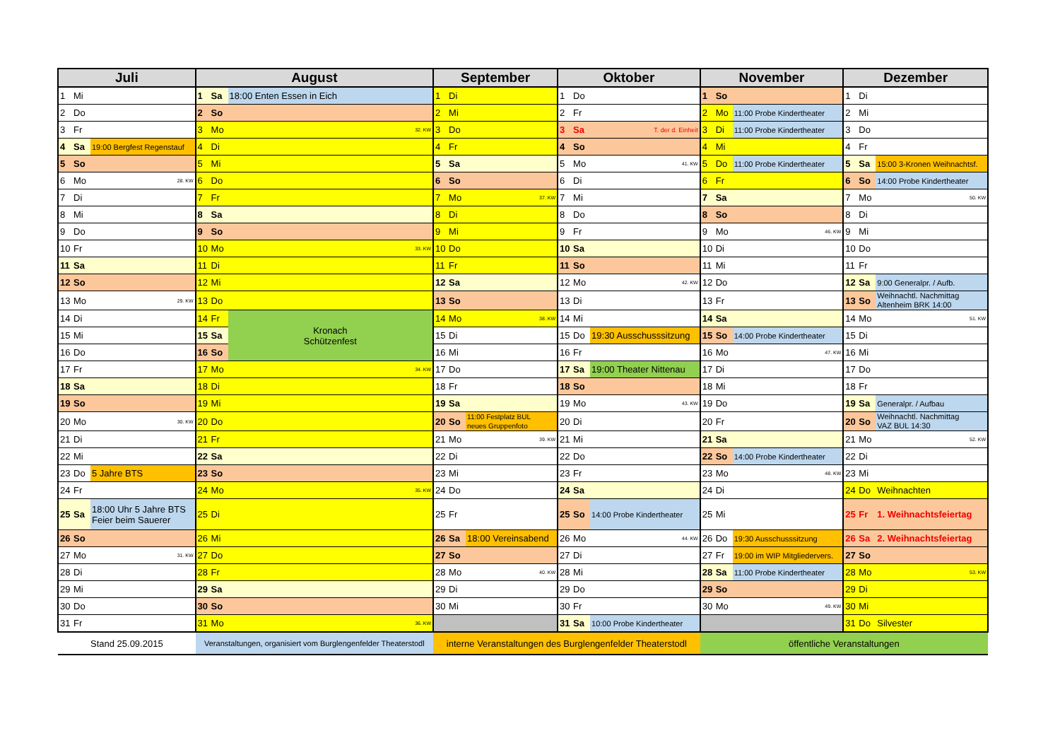| Juli | | | August | | | September | | | Oktober | | | November | | | Dezember | | |
| --- | --- | --- | --- | --- | --- | --- | --- | --- | --- | --- | --- | --- | --- | --- | --- | --- | --- |
| 1 | Mi | | 1 | Sa | 18:00 Enten Essen in Eich | 1 | Di | | 1 | Do | | 1 | So | | 1 | Di | |
| 2 | Do | | 2 | So | | 2 | Mi | | 2 | Fr | | 2 | Mo | 11:00 Probe Kindertheater | 2 | Mi | |
| 3 | Fr | | 3 | Mo | 32. KW | 3 | Do | | 3 | Sa | T. der d. Einheit | 3 | Di | 11:00 Probe Kindertheater | 3 | Do | |
| 4 | Sa | 19:00 Bergfest Regenstauf | 4 | Di | | 4 | Fr | | 4 | So | | 4 | Mi | | 4 | Fr | |
| 5 | So | | 5 | Mi | | 5 | Sa | | 5 | Mo | 41. KW | 5 | Do | 11:00 Probe Kindertheater | 5 | Sa | 15:00 3-Kronen Weihnachtsf. |
| 6 | Mo | 28. KW | 6 | Do | | 6 | So | | 6 | Di | | 6 | Fr | | 6 | So | 14:00 Probe Kindertheater |
| 7 | Di | | 7 | Fr | | 7 | Mo | 37. KW | 7 | Mi | | 7 | Sa | | 7 | Mo | 50. KW |
| 8 | Mi | | 8 | Sa | | 8 | Di | | 8 | Do | | 8 | So | | 8 | Di | |
| 9 | Do | | 9 | So | | 9 | Mi | | 9 | Fr | | 9 | Mo | 46. KW | 9 | Mi | |
| 10 | Fr | | 10 | Mo | 33. KW | 10 | Do | | 10 | Sa | | 10 | Di | | 10 | Do | |
| 11 | Sa | | 11 | Di | | 11 | Fr | | 11 | So | | 11 | Mi | | 11 | Fr | |
| 12 | So | | 12 | Mi | | 12 | Sa | | 12 | Mo | 42. KW | 12 | Do | | 12 | Sa | 9:00 Generalpr. / Aufb. |
| 13 | Mo | 29. KW | 13 | Do | | 13 | So | | 13 | Di | | 13 | Fr | | 13 | So | Weihnachtl. Nachmittag Altenheim BRK 14:00 |
| 14 | Di | | 14 | Fr | Kronach Schützenfest | 14 | Mo | 38. KW | 14 | Mi | | 14 | Sa | | 14 | Mo | 51. KW |
| 15 | Mi | | 15 | Sa | | 15 | Di | | 15 | Do | 19:30 Ausschusssitzung | 15 | So | 14:00 Probe Kindertheater | 15 | Di | |
| 16 | Do | | 16 | So | | 16 | Mi | | 16 | Fr | | 16 | Mo | 47. KW | 16 | Mi | |
| 17 | Fr | | 17 | Mo | 34. KW | 17 | Do | | 17 | Sa | 19:00 Theater Nittenau | 17 | Di | | 17 | Do | |
| 18 | Sa | | 18 | Di | | 18 | Fr | | 18 | So | | 18 | Mi | | 18 | Fr | |
| 19 | So | | 19 | Mi | | 19 | Sa | | 19 | Mo | 43. KW | 19 | Do | | 19 | Sa | Generalpr. / Aufbau |
| 20 | Mo | 30. KW | 20 | Do | | 20 | So | 11:00 Festplatz BUL neues Gruppenfoto | 20 | Di | | 20 | Fr | | 20 | So | Weihnachtl. Nachmittag VAZ BUL 14:30 |
| 21 | Di | | 21 | Fr | | 21 | Mo | 39. KW | 21 | Mi | | 21 | Sa | | 21 | Mo | 52. KW |
| 22 | Mi | | 22 | Sa | | 22 | Di | | 22 | Do | | 22 | So | 14:00 Probe Kindertheater | 22 | Di | |
| 23 | Do | 5 Jahre BTS | 23 | So | | 23 | Mi | | 23 | Fr | | 23 | Mo | 48. KW | 23 | Mi | |
| 24 | Fr | | 24 | Mo | 35. KW | 24 | Do | | 24 | Sa | | 24 | Di | | 24 | Do | Weihnachten |
| 25 | Sa | 18:00 Uhr 5 Jahre BTS Feier beim Sauerer | 25 | Di | | 25 | Fr | | 25 | So | 14:00 Probe Kindertheater | 25 | Mi | | 25 | Fr | 1. Weihnachtsfeiertag |
| 26 | So | | 26 | Mi | | 26 | Sa | 18:00 Vereinsabend | 26 | Mo | 44. KW | 26 | Do | 19:30 Ausschusssitzung | 26 | Sa | 2. Weihnachtsfeiertag |
| 27 | Mo | 31. KW | 27 | Do | | 27 | So | | 27 | Di | | 27 | Fr | 19:00 im WIP Mitgliedervers. | 27 | So | |
| 28 | Di | | 28 | Fr | | 28 | Mo | 40. KW | 28 | Mi | | 28 | Sa | 11:00 Probe Kindertheater | 28 | Mo | 53. KW |
| 29 | Mi | | 29 | Sa | | 29 | Di | | 29 | Do | | 29 | So | | 29 | Di | |
| 30 | Do | | 30 | So | | 30 | Mi | | 30 | Fr | | 30 | Mo | 49. KW | 30 | Mi | |
| 31 | Fr | | 31 | Mo | 36. KW | | | | 31 | Sa | 10:00 Probe Kindertheater | | | | 31 | Do | Silvester |
| Stand 25.09.2015 | | | Veranstaltungen, organisiert vom Burglengenfelder Theaterstodl | | | interne Veranstaltungen des Burglengenfelder Theaterstodl | | | | | | öffentliche Veranstaltungen | | | | | |